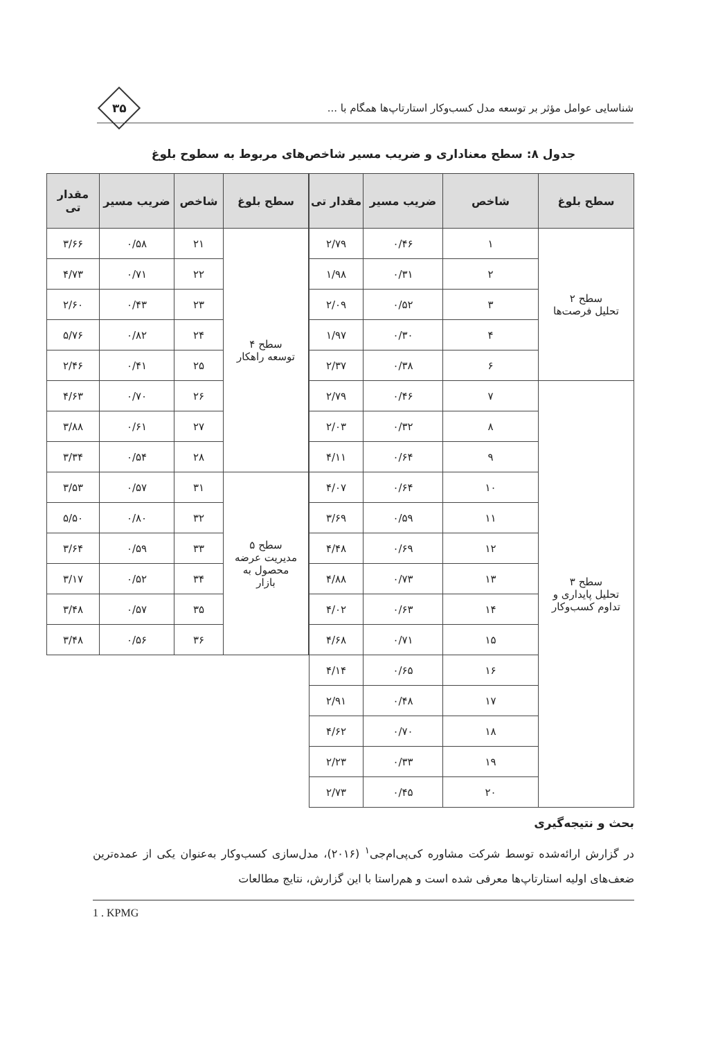شناسایی عوامل مؤثر بر توسعه مدل کسب‌وکار استارتاپ‌ها همگام با ...
۳۵
جدول ۸: سطح معناداری و ضریب مسیر شاخص‌های مربوط به سطوح بلوغ
| سطح بلوغ | شاخص | ضریب مسیر | مقدار تی |
| --- | --- | --- | --- |
| سطح ۲ تحلیل فرصت‌ها | ۱ | ۰/۴۶ | ۲/۷۹ |
| | ۲ | ۰/۳۱ | ۱/۹۸ |
| | ۳ | ۰/۵۲ | ۲/۰۹ |
| | ۴ | ۰/۳۰ | ۱/۹۷ |
| | ۶ | ۰/۳۸ | ۲/۳۷ |
| سطح ۳ تحلیل پایداری و تداوم کسب‌وکار | ۷ | ۰/۴۶ | ۲/۷۹ |
| | ۸ | ۰/۳۲ | ۲/۰۳ |
| | ۹ | ۰/۶۴ | ۴/۱۱ |
| | ۱۰ | ۰/۶۴ | ۴/۰۷ |
| | ۱۱ | ۰/۵۹ | ۳/۶۹ |
| | ۱۲ | ۰/۶۹ | ۴/۴۸ |
| | ۱۳ | ۰/۷۳ | ۴/۸۸ |
| | ۱۴ | ۰/۶۳ | ۴/۰۲ |
| | ۱۵ | ۰/۷۱ | ۴/۶۸ |
| | ۱۶ | ۰/۶۵ | ۴/۱۴ |
| | ۱۷ | ۰/۴۸ | ۲/۹۱ |
| | ۱۸ | ۰/۷۰ | ۴/۶۲ |
| | ۱۹ | ۰/۳۳ | ۲/۲۳ |
| | ۲۰ | ۰/۴۵ | ۲/۷۳ |
| سطح بلوغ | شاخص | ضریب مسیر | مقدار تی |
| --- | --- | --- | --- |
| سطح ۴ توسعه راهکار | ۲۱ | ۰/۵۸ | ۳/۶۶ |
| | ۲۲ | ۰/۷۱ | ۴/۷۳ |
| | ۲۳ | ۰/۴۳ | ۲/۶۰ |
| | ۲۴ | ۰/۸۲ | ۵/۷۶ |
| | ۲۵ | ۰/۴۱ | ۲/۴۶ |
| | ۲۶ | ۰/۷۰ | ۴/۶۳ |
| | ۲۷ | ۰/۶۱ | ۳/۸۸ |
| | ۲۸ | ۰/۵۴ | ۳/۳۴ |
| سطح ۵ مدیریت عرضه محصول به بازار | ۳۱ | ۰/۵۷ | ۳/۵۳ |
| | ۳۲ | ۰/۸۰ | ۵/۵۰ |
| | ۳۳ | ۰/۵۹ | ۳/۶۴ |
| | ۳۴ | ۰/۵۲ | ۳/۱۷ |
| | ۳۵ | ۰/۵۷ | ۳/۴۸ |
| | ۳۶ | ۰/۵۶ | ۳/۴۸ |
بحث و نتیجه‌گیری
در گزارش ارائه‌شده توسط شرکت مشاوره کی‌پی‌ام‌جی<sup>۱</sup> (۲۰۱۶)، مدل‌سازی کسب‌وکار به‌عنوان یکی از عمده‌ترین ضعف‌های اولیه استارتاپ‌ها معرفی شده است و هم‌راستا با این گزارش، نتایج مطالعات
1 . KPMG